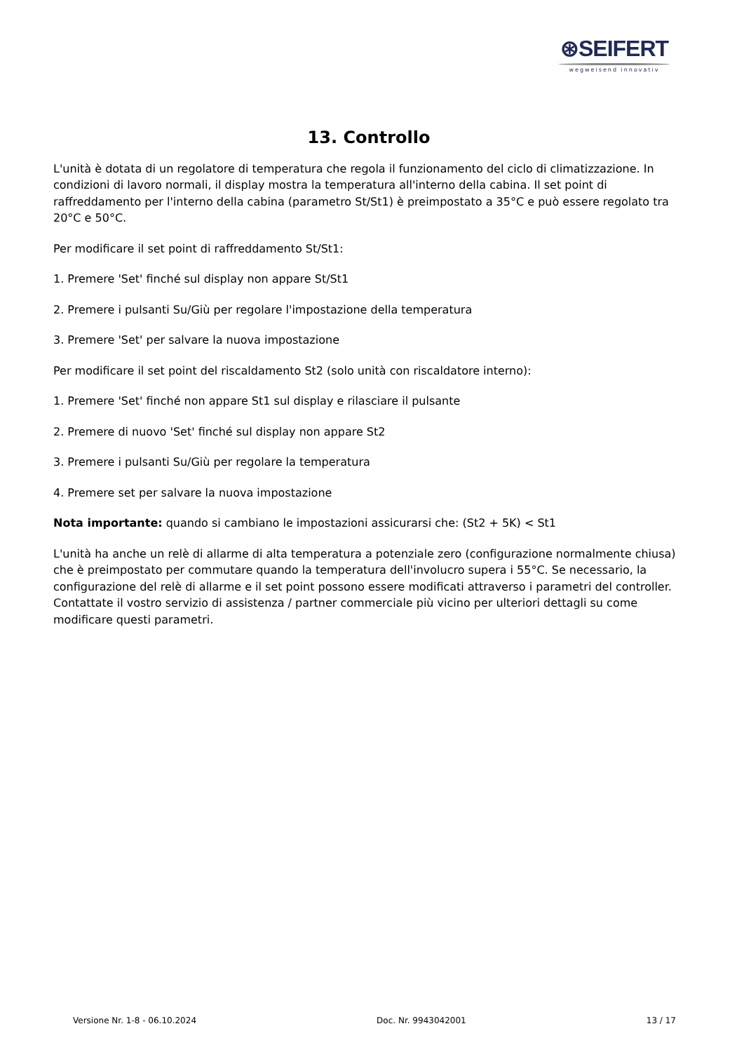⊛SEIFERT
wegweisend innovativ
13. Controllo
L'unità è dotata di un regolatore di temperatura che regola il funzionamento del ciclo di climatizzazione. In condizioni di lavoro normali, il display mostra la temperatura all'interno della cabina. Il set point di raffreddamento per l'interno della cabina (parametro St/St1) è preimpostato a 35°C e può essere regolato tra 20°C e 50°C.
Per modificare il set point di raffreddamento St/St1:
1. Premere 'Set' finché sul display non appare St/St1
2. Premere i pulsanti Su/Giù per regolare l'impostazione della temperatura
3. Premere 'Set' per salvare la nuova impostazione
Per modificare il set point del riscaldamento St2 (solo unità con riscaldatore interno):
1. Premere 'Set' finché non appare St1 sul display e rilasciare il pulsante
2. Premere di nuovo 'Set' finché sul display non appare St2
3. Premere i pulsanti Su/Giù per regolare la temperatura
4. Premere set per salvare la nuova impostazione
Nota importante: quando si cambiano le impostazioni assicurarsi che: (St2 + 5K) < St1
L'unità ha anche un relè di allarme di alta temperatura a potenziale zero (configurazione normalmente chiusa) che è preimpostato per commutare quando la temperatura dell'involucro supera i 55°C. Se necessario, la configurazione del relè di allarme e il set point possono essere modificati attraverso i parametri del controller. Contattate il vostro servizio di assistenza / partner commerciale più vicino per ulteriori dettagli su come modificare questi parametri.
Versione Nr. 1-8 - 06.10.2024 Doc. Nr. 9943042001 13 / 17